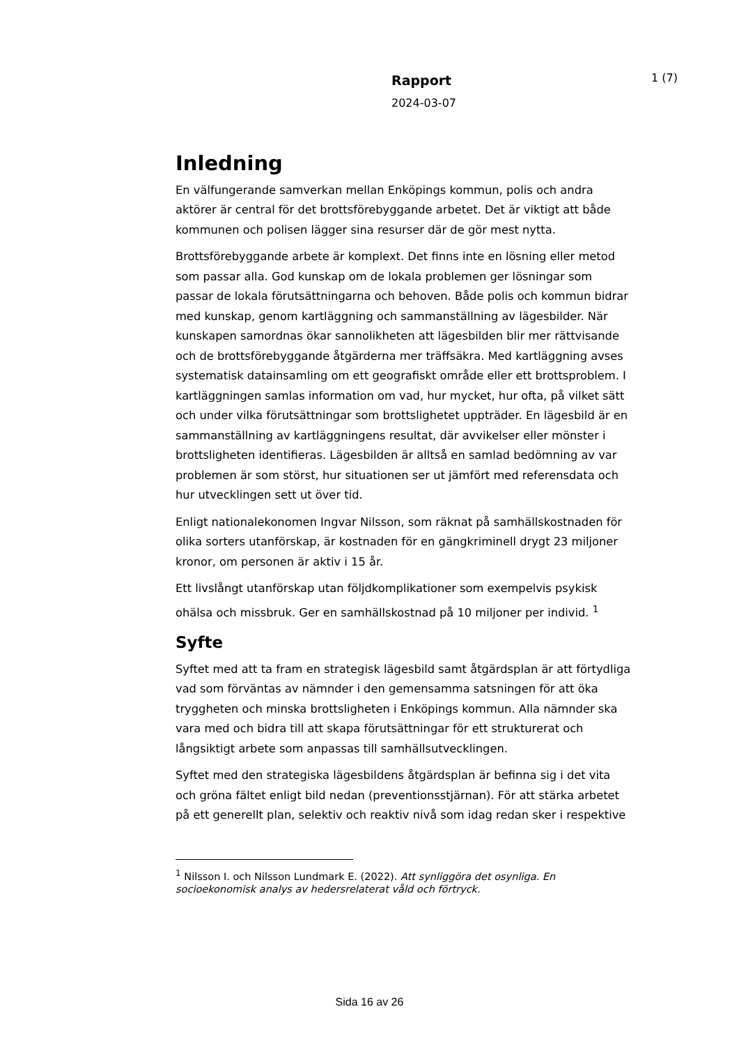Rapport
2024-03-07
1 (7)
Inledning
En välfungerande samverkan mellan Enköpings kommun, polis och andra aktörer är central för det brottsförebyggande arbetet. Det är viktigt att både kommunen och polisen lägger sina resurser där de gör mest nytta.
Brottsförebyggande arbete är komplext. Det finns inte en lösning eller metod som passar alla. God kunskap om de lokala problemen ger lösningar som passar de lokala förutsättningarna och behoven. Både polis och kommun bidrar med kunskap, genom kartläggning och sammanställning av lägesbilder. När kunskapen samordnas ökar sannolikheten att lägesbilden blir mer rättvisande och de brottsförebyggande åtgärderna mer träffsäkra. Med kartläggning avses systematisk datainsamling om ett geografiskt område eller ett brottsproblem. I kartläggningen samlas information om vad, hur mycket, hur ofta, på vilket sätt och under vilka förutsättningar som brottslighetet uppträder. En lägesbild är en sammanställning av kartläggningens resultat, där avvikelser eller mönster i brottsligheten identifieras. Lägesbilden är alltså en samlad bedömning av var problemen är som störst, hur situationen ser ut jämfört med referensdata och hur utvecklingen sett ut över tid.
Enligt nationalekonomen Ingvar Nilsson, som räknat på samhällskostnaden för olika sorters utanförskap, är kostnaden för en gängkriminell drygt 23 miljoner kronor, om personen är aktiv i 15 år.
Ett livslångt utanförskap utan följdkomplikationer som exempelvis psykisk ohälsa och missbruk. Ger en samhällskostnad på 10 miljoner per individ. <sup>1</sup>
Syfte
Syftet med att ta fram en strategisk lägesbild samt åtgärdsplan är att förtydliga vad som förväntas av nämnder i den gemensamma satsningen för att öka tryggheten och minska brottsligheten i Enköpings kommun. Alla nämnder ska vara med och bidra till att skapa förutsättningar för ett strukturerat och långsiktigt arbete som anpassas till samhällsutvecklingen.
Syftet med den strategiska lägesbildens åtgärdsplan är befinna sig i det vita och gröna fältet enligt bild nedan (preventionsstjärnan). För att stärka arbetet på ett generellt plan, selektiv och reaktiv nivå som idag redan sker i respektive
<sup>1</sup> Nilsson I. och Nilsson Lundmark E. (2022). Att synliggöra det osynliga. En socioekonomisk analys av hedersrelaterat våld och förtryck.
Sida 16 av 26